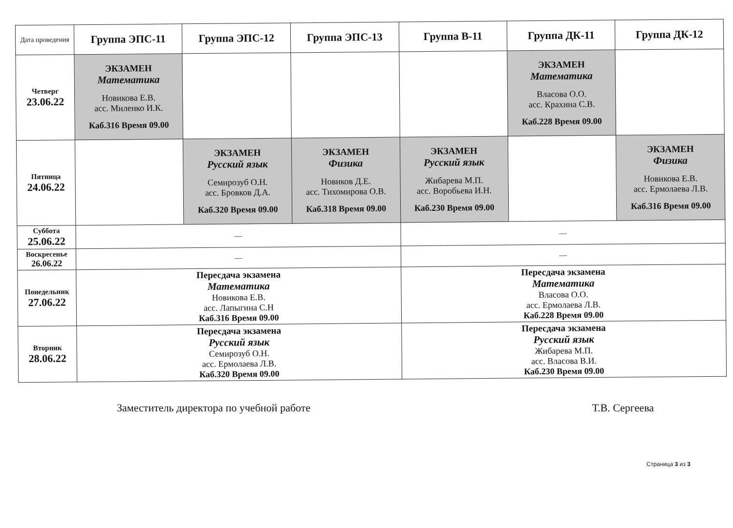| Дата проведения | Группа ЭПС-11 | Группа ЭПС-12 | Группа ЭПС-13 | Группа В-11 | Группа ДК-11 | Группа ДК-12 |
| --- | --- | --- | --- | --- | --- | --- |
| Четверг 23.06.22 | ЭКЗАМЕН Математика Новикова Е.В. асс. Миленко И.К. Каб.316 Время 09.00 | | | | ЭКЗАМЕН Математика Власова О.О. асс. Крахина С.В. Каб.228 Время 09.00 | |
| Пятница 24.06.22 | | ЭКЗАМЕН Русский язык Семирозуб О.Н. асс. Бровков Д.А. Каб.320 Время 09.00 | ЭКЗАМЕН Физика Новиков Д.Е. асс. Тихомирова О.В. Каб.318 Время 09.00 | ЭКЗАМЕН Русский язык Жибарева М.П. асс. Воробьева И.Н. Каб.230 Время 09.00 | | ЭКЗАМЕН Физика Новикова Е.В. асс. Ермолаева Л.В. Каб.316 Время 09.00 |
| Суббота 25.06.22 | — | | | — | | |
| Воскресенье 26.06.22 | — | | | — | | |
| Понедельник 27.06.22 | Пересдача экзамена Математика Новикова Е.В. асс. Лапыгина С.Н Каб.316 Время 09.00 | | | Пересдача экзамена Математика Власова О.О. асс. Ермолаева Л.В. Каб.228 Время 09.00 | | |
| Вторник 28.06.22 | Пересдача экзамена Русский язык Семирозуб О.Н. асс. Ермолаева Л.В. Каб.320 Время 09.00 | | | Пересдача экзамена Русский язык Жибарева М.П. асс. Власова В.И. Каб.230 Время 09.00 | | |
Заместитель директора по учебной работе Т.В. Сергеева
Страница 3 из 3